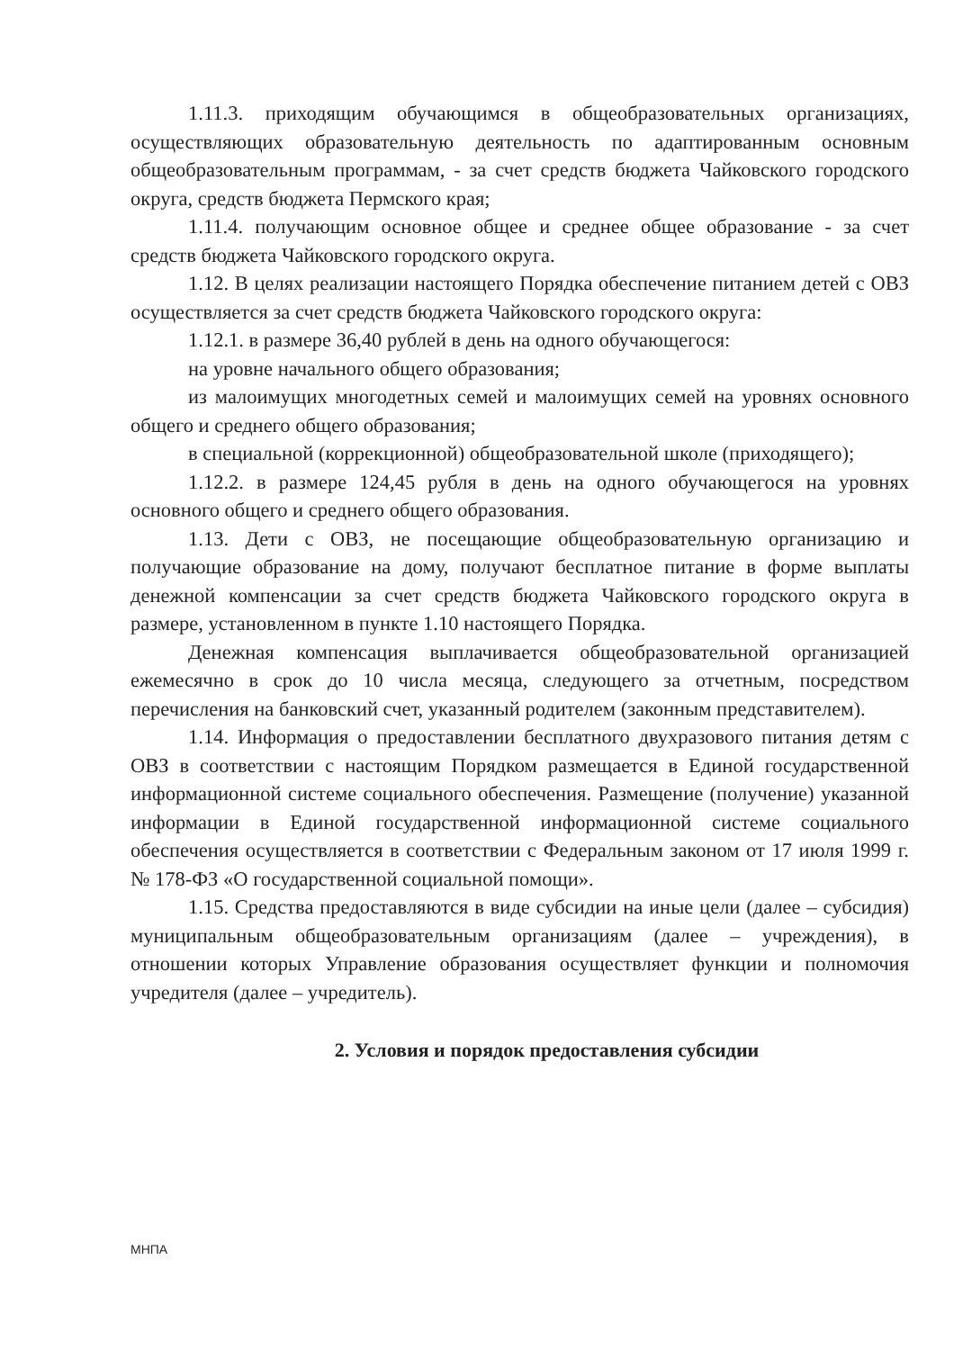1.11.3. приходящим обучающимся в общеобразовательных организациях, осуществляющих образовательную деятельность по адаптированным основным общеобразовательным программам, - за счет средств бюджета Чайковского городского округа, средств бюджета Пермского края;
1.11.4. получающим основное общее и среднее общее образование - за счет средств бюджета Чайковского городского округа.
1.12. В целях реализации настоящего Порядка обеспечение питанием детей с ОВЗ осуществляется за счет средств бюджета Чайковского городского округа:
1.12.1. в размере 36,40 рублей в день на одного обучающегося:
на уровне начального общего образования;
из малоимущих многодетных семей и малоимущих семей на уровнях основного общего и среднего общего образования;
в специальной (коррекционной) общеобразовательной школе (приходящего);
1.12.2. в размере 124,45 рубля в день на одного обучающегося на уровнях основного общего и среднего общего образования.
1.13. Дети с ОВЗ, не посещающие общеобразовательную организацию и получающие образование на дому, получают бесплатное питание в форме выплаты денежной компенсации за счет средств бюджета Чайковского городского округа в размере, установленном в пункте 1.10 настоящего Порядка.
Денежная компенсация выплачивается общеобразовательной организацией ежемесячно в срок до 10 числа месяца, следующего за отчетным, посредством перечисления на банковский счет, указанный родителем (законным представителем).
1.14. Информация о предоставлении бесплатного двухразового питания детям с ОВЗ в соответствии с настоящим Порядком размещается в Единой государственной информационной системе социального обеспечения. Размещение (получение) указанной информации в Единой государственной информационной системе социального обеспечения осуществляется в соответствии с Федеральным законом от 17 июля 1999 г. № 178-ФЗ «О государственной социальной помощи».
1.15. Средства предоставляются в виде субсидии на иные цели (далее – субсидия) муниципальным общеобразовательным организациям (далее – учреждения), в отношении которых Управление образования осуществляет функции и полномочия учредителя (далее – учредитель).
2. Условия и порядок предоставления субсидии
МНПА